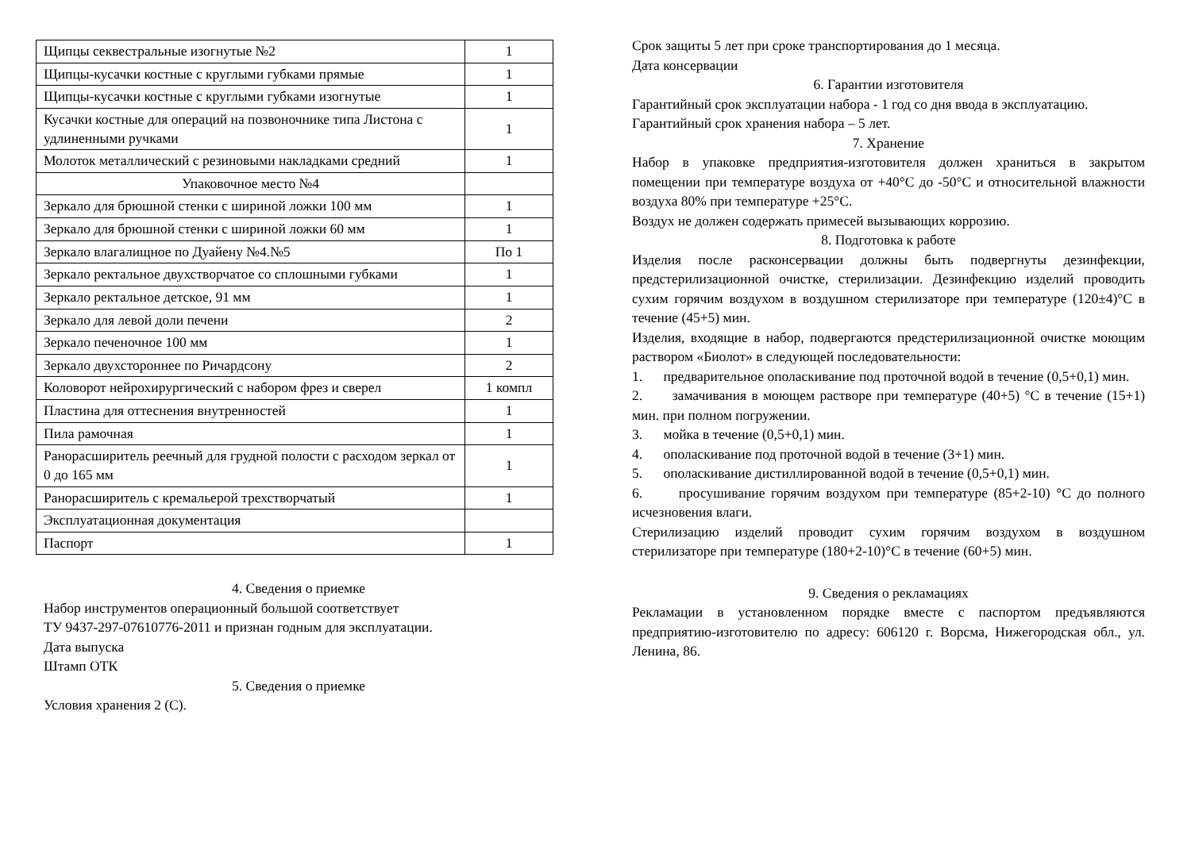| Щипцы секвестральные изогнутые №2 | 1 |
| Щипцы-кусачки костные с круглыми губками прямые | 1 |
| Щипцы-кусачки костные с круглыми губками изогнутые | 1 |
| Кусачки костные для операций на позвоночнике типа Листона с удлиненными ручками | 1 |
| Молоток металлический с резиновыми накладками средний | 1 |
| Упаковочное место №4 | |
| Зеркало для брюшной стенки с шириной ложки 100 мм | 1 |
| Зеркало для брюшной стенки с шириной ложки 60 мм | 1 |
| Зеркало влагалищное по Дуайену №4.№5 | По 1 |
| Зеркало ректальное двухстворчатое со сплошными губками | 1 |
| Зеркало ректальное детское, 91 мм | 1 |
| Зеркало для левой доли печени | 2 |
| Зеркало печеночное 100 мм | 1 |
| Зеркало двухстороннее по Ричардсону | 2 |
| Коловорот нейрохирургический с набором фрез и сверел | 1 компл |
| Пластина для оттеснения внутренностей | 1 |
| Пила рамочная | 1 |
| Ранорасширитель реечный для грудной полости с расходом зеркал от 0 до 165 мм | 1 |
| Ранорасширитель с кремальерой трехстворчатый | 1 |
| Эксплуатационная документация | |
| Паспорт | 1 |
4. Сведения о приемке
Набор инструментов операционный большой соответствует
ТУ 9437-297-07610776-2011 и признан годным для эксплуатации.
Дата выпуска
Штамп ОТК
5. Сведения о приемке
Условия хранения 2 (С).
Срок защиты 5 лет при сроке транспортирования до 1 месяца.
Дата консервации
6. Гарантии изготовителя
Гарантийный срок эксплуатации набора - 1 год со дня ввода в эксплуатацию.
Гарантийный срок хранения набора – 5 лет.
7. Хранение
Набор в упаковке предприятия-изготовителя должен храниться в закрытом помещении при температуре воздуха от +40°С до -50°С и относительной влажности воздуха 80% при температуре +25°С.
Воздух не должен содержать примесей вызывающих коррозию.
8. Подготовка к работе
Изделия после расконсервации должны быть подвергнуты дезинфекции, предстерилизационной очистке, стерилизации. Дезинфекцию изделий проводить сухим горячим воздухом в воздушном стерилизаторе при температуре (120±4)°С в течение (45+5) мин.
Изделия, входящие в набор, подвергаются предстерилизационной очистке моющим раствором «Биолот» в следующей последовательности:
1. предварительное ополаскивание под проточной водой в течение (0,5+0,1) мин.
2. замачивания в моющем растворе при температуре (40+5) °С в течение (15+1) мин. при полном погружении.
3. мойка в течение (0,5+0,1) мин.
4. ополаскивание под проточной водой в течение (3+1) мин.
5. ополаскивание дистиллированной водой в течение (0,5+0,1) мин.
6. просушивание горячим воздухом при температуре (85+2-10) °С до полного исчезновения влаги.
Стерилизацию изделий проводит сухим горячим воздухом в воздушном стерилизаторе при температуре (180+2-10)°С в течение (60+5) мин.
9. Сведения о рекламациях
Рекламации в установленном порядке вместе с паспортом предъявляются предприятию-изготовителю по адресу: 606120 г. Ворсма, Нижегородская обл., ул. Ленина, 86.